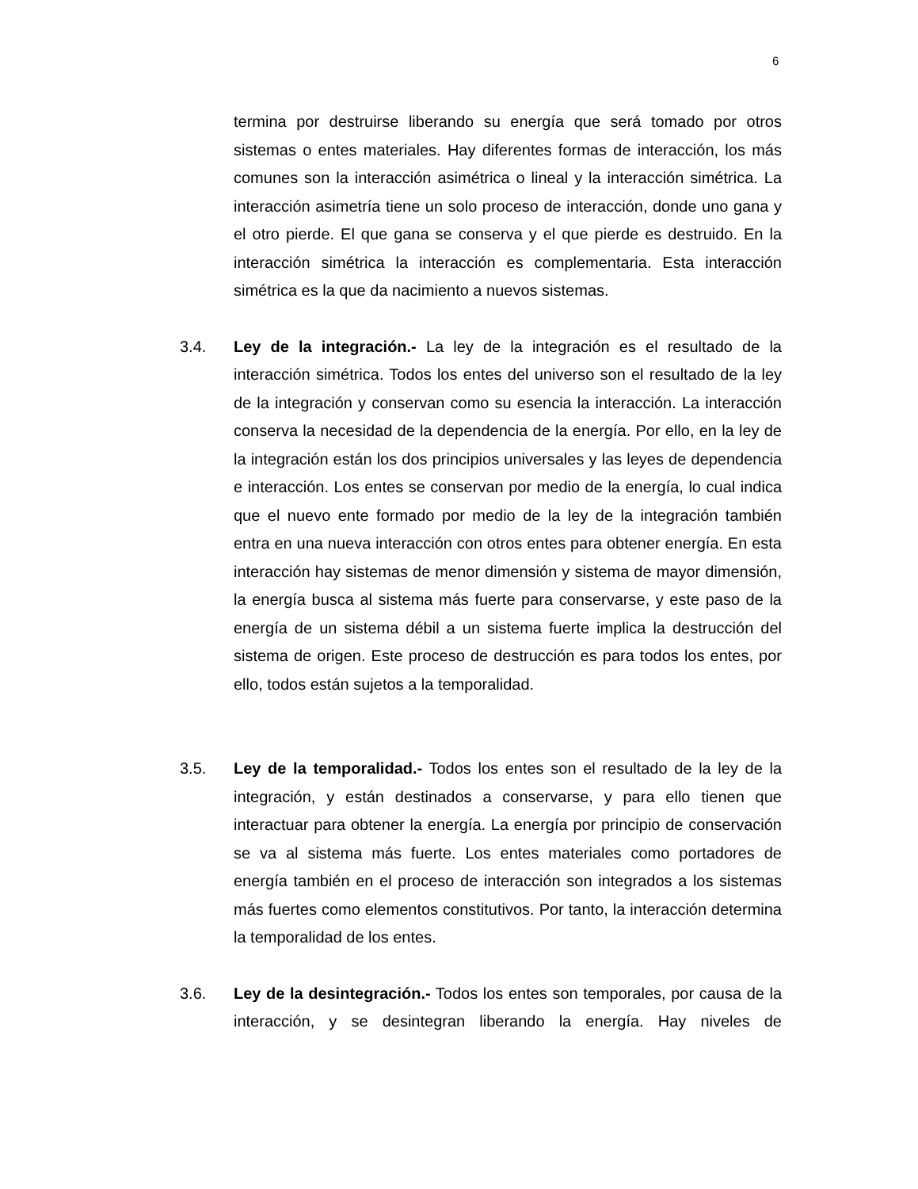6
termina por destruirse liberando su energía que será tomado por otros sistemas o entes materiales. Hay diferentes formas de interacción, los más comunes son la interacción asimétrica o lineal y la interacción simétrica. La interacción asimetría tiene un solo proceso de interacción, donde uno gana y el otro pierde. El que gana se conserva y el que pierde es destruido. En la interacción simétrica la interacción es complementaria. Esta interacción simétrica es la que da nacimiento a nuevos sistemas.
3.4. Ley de la integración.- La ley de la integración es el resultado de la interacción simétrica. Todos los entes del universo son el resultado de la ley de la integración y conservan como su esencia la interacción. La interacción conserva la necesidad de la dependencia de la energía. Por ello, en la ley de la integración están los dos principios universales y las leyes de dependencia e interacción. Los entes se conservan por medio de la energía, lo cual indica que el nuevo ente formado por medio de la ley de la integración también entra en una nueva interacción con otros entes para obtener energía. En esta interacción hay sistemas de menor dimensión y sistema de mayor dimensión, la energía busca al sistema más fuerte para conservarse, y este paso de la energía de un sistema débil a un sistema fuerte implica la destrucción del sistema de origen. Este proceso de destrucción es para todos los entes, por ello, todos están sujetos a la temporalidad.
3.5. Ley de la temporalidad.- Todos los entes son el resultado de la ley de la integración, y están destinados a conservarse, y para ello tienen que interactuar para obtener la energía. La energía por principio de conservación se va al sistema más fuerte. Los entes materiales como portadores de energía también en el proceso de interacción son integrados a los sistemas más fuertes como elementos constitutivos. Por tanto, la interacción determina la temporalidad de los entes.
3.6. Ley de la desintegración.- Todos los entes son temporales, por causa de la interacción, y se desintegran liberando la energía. Hay niveles de